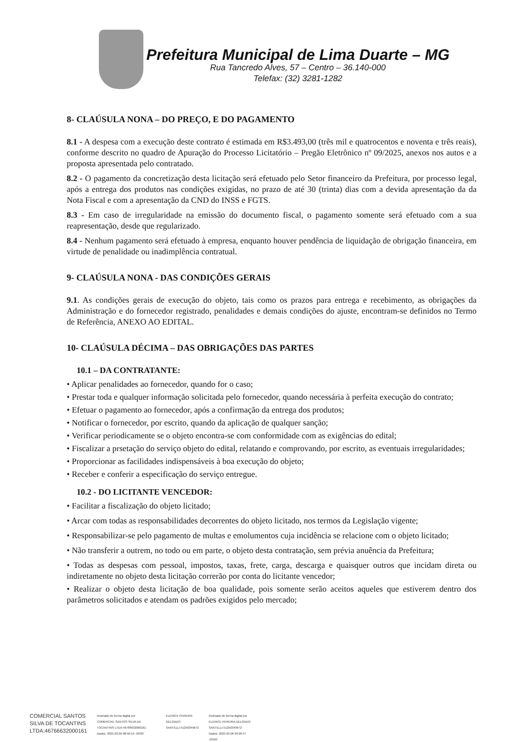Prefeitura Municipal de Lima Duarte – MG
Rua Tancredo Alves, 57 – Centro – 36.140-000
Telefax: (32) 3281-1282
8- CLAÚSULA NONA – DO PREÇO, E DO PAGAMENTO
8.1 - A despesa com a execução deste contrato é estimada em R$3.493,00 (três mil e quatrocentos e noventa e três reais), conforme descrito no quadro de Apuração do Processo Licitatório – Pregão Eletrônico nº 09/2025, anexos nos autos e a proposta apresentada pelo contratado.
8.2 - O pagamento da concretização desta licitação será efetuado pelo Setor financeiro da Prefeitura, por processo legal, após a entrega dos produtos nas condições exigidas, no prazo de até 30 (trinta) dias com a devida apresentação da da Nota Fiscal e com a apresentação da CND do INSS e FGTS.
8.3 - Em caso de irregularidade na emissão do documento fiscal, o pagamento somente será efetuado com a sua reapresentação, desde que regularizado.
8.4 - Nenhum pagamento será efetuado à empresa, enquanto houver pendência de liquidação de obrigação financeira, em virtude de penalidade ou inadimplência contratual.
9- CLAÚSULA NONA - DAS CONDIÇÕES GERAIS
9.1. As condições gerais de execução do objeto, tais como os prazos para entrega e recebimento, as obrigações da Administração e do fornecedor registrado, penalidades e demais condições do ajuste, encontram-se definidos no Termo de Referência, ANEXO AO EDITAL.
10- CLAÚSULA DÉCIMA – DAS OBRIGAÇÕES DAS PARTES
10.1 – DA CONTRATANTE:
• Aplicar penalidades ao fornecedor, quando for o caso;
• Prestar toda e qualquer informação solicitada pelo fornecedor, quando necessária à perfeita execução do contrato;
• Efetuar o pagamento ao fornecedor, após a confirmação da entrega dos produtos;
• Notificar o fornecedor, por escrito, quando da aplicação de qualquer sanção;
• Verificar periodicamente se o objeto encontra-se com conformidade com as exigências do edital;
• Fiscalizar a prsetação do serviço objeto do edital, relatando e comprovando, por escrito, as eventuais irregularidades;
• Proporcionar as facilidades indispensáveis à boa execução do objeto;
• Receber e conferir a especificação do serviço entregue.
10.2 - DO LICITANTE VENCEDOR:
• Facilitar a fiscalização do objeto licitado;
• Arcar com todas as responsabilidades decorrentes do objeto licitado, nos termos da Legislação vigente;
• Responsabilizar-se pelo pagamento de multas e emolumentos cuja incidência se relacione com o objeto licitado;
• Não transferir a outrem, no todo ou em parte, o objeto desta contratação, sem prévia anuência da Prefeitura;
• Todas as despesas com pessoal, impostos, taxas, frete, carga, descarga e quaisquer outros que incidam direta ou indiretamente no objeto desta licitação correrão por conta do licitante vencedor;
• Realizar o objeto desta licitação de boa qualidade, pois somente serão aceitos aqueles que estiverem dentro dos parâmetros solicitados e atendam os padrões exigidos pelo mercado;
COMERCIAL SANTOS
SILVA DE TOCANTINS
LTDA:46766632000161
Assinado de forma digital por
COMERCIAL SANTOS SILVA DE
TOCANTINS LTDA:46766632000161
Dados: 2025.03.06 08:50:10 -03'00'
ELENICE PEREIRA
DELGADO
SANTELLI:51250349672
Assinado de forma digital por
ELENICE PEREIRA DELGADO
SANTELLI:51250349672
Dados: 2025.03.06 09:26:47
-03'00'